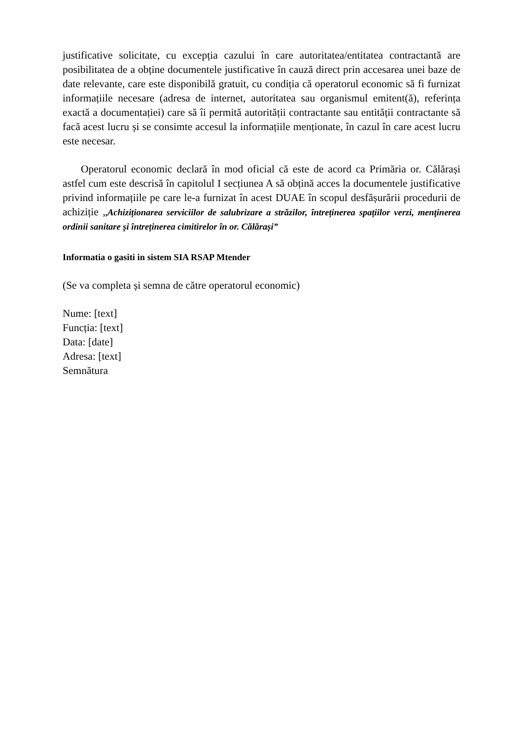justificative solicitate, cu excepția cazului în care autoritatea/entitatea contractantă are posibilitatea de a obține documentele justificative în cauză direct prin accesarea unei baze de date relevante, care este disponibilă gratuit, cu condiția că operatorul economic să fi furnizat informațiile necesare (adresa de internet, autoritatea sau organismul emitent(ă), referința exactă a documentației) care să îi permită autorității contractante sau entității contractante să facă acest lucru și se consimte accesul la informațiile menționate, în cazul în care acest lucru este necesar.
Operatorul economic declară în mod oficial că este de acord ca Primăria or. Călărași astfel cum este descrisă în capitolul I secțiunea A să obțină acces la documentele justificative privind informațiile pe care le-a furnizat în acest DUAE în scopul desfășurării procedurii de achiziție „Achiziționarea serviciilor de salubrizare a străzilor, întreținerea spațiilor verzi, menţinerea ordinii sanitare și întreținerea cimitirelor în or. Călărași”
Informatia o gasiti in sistem SIA RSAP Mtender
(Se va completa și semna de către operatorul economic)
Nume: [text]
Funcția: [text]
Data: [date]
Adresa: [text]
Semnătura